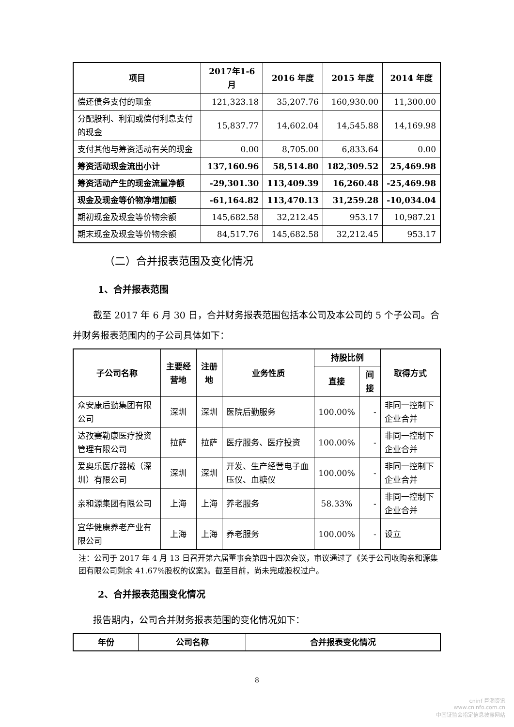| 项目 | 2017年1-6月 | 2016 年度 | 2015 年度 | 2014 年度 |
| --- | --- | --- | --- | --- |
| 偿还债务支付的现金 | 121,323.18 | 35,207.76 | 160,930.00 | 11,300.00 |
| 分配股利、利润或偿付利息支付的现金 | 15,837.77 | 14,602.04 | 14,545.88 | 14,169.98 |
| 支付其他与筹资活动有关的现金 | 0.00 | 8,705.00 | 6,833.64 | 0.00 |
| 筹资活动现金流出小计 | 137,160.96 | 58,514.80 | 182,309.52 | 25,469.98 |
| 筹资活动产生的现金流量净额 | -29,301.30 | 113,409.39 | 16,260.48 | -25,469.98 |
| 现金及现金等价物净增加额 | -61,164.82 | 113,470.13 | 31,259.28 | -10,034.04 |
| 期初现金及现金等价物余额 | 145,682.58 | 32,212.45 | 953.17 | 10,987.21 |
| 期末现金及现金等价物余额 | 84,517.76 | 145,682.58 | 32,212.45 | 953.17 |
（二）合并报表范围及变化情况
1、合并报表范围
截至 2017 年 6 月 30 日，合并财务报表范围包括本公司及本公司的 5 个子公司。合并财务报表范围内的子公司具体如下：
| 子公司名称 | 主要经营地 | 注册地 | 业务性质 | 持股比例 | | 取得方式 |
| --- | --- | --- | --- | --- | --- | --- |
| | | | | 直接 | 间接 | |
| 众安康后勤集团有限公司 | 深圳 | 深圳 | 医院后勤服务 | 100.00% | - | 非同一控制下企业合并 |
| 达孜赛勒康医疗投资管理有限公司 | 拉萨 | 拉萨 | 医疗服务、医疗投资 | 100.00% | - | 非同一控制下企业合并 |
| 爱奥乐医疗器械（深圳）有限公司 | 深圳 | 深圳 | 开发、生产经营电子血压仪、血糖仪 | 100.00% | - | 非同一控制下企业合并 |
| 亲和源集团有限公司 | 上海 | 上海 | 养老服务 | 58.33% | - | 非同一控制下企业合并 |
| 宜华健康养老产业有限公司 | 上海 | 上海 | 养老服务 | 100.00% | - | 设立 |
注：公司于 2017 年 4 月 13 日召开第六届董事会第四十四次会议，审议通过了《关于公司收购亲和源集团有限公司剩余 41.67%股权的议案》。截至目前，尚未完成股权过户。
2、合并报表范围变化情况
报告期内，公司合并财务报表范围的变化情况如下：
| 年份 | 公司名称 | 合并报表变化情况 |
| --- | --- | --- |
8
cninf 巨潮资讯
www.cninfo.com.cn
中国证监会指定信息披露网站